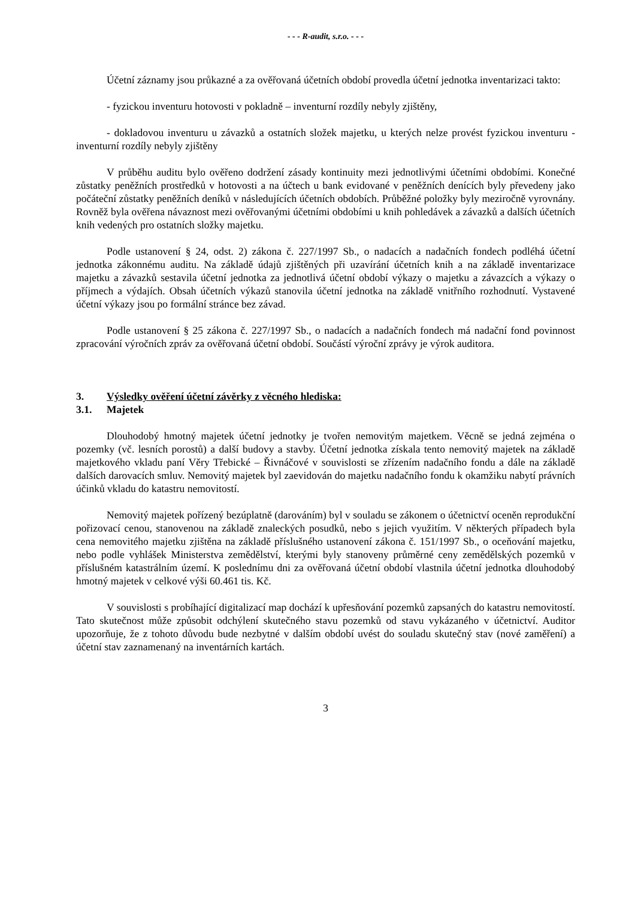- - - R-audit, s.r.o. - - -
Účetní záznamy jsou průkazné a za ověřovaná účetních období provedla účetní jednotka inventarizaci takto:
- fyzickou inventuru hotovosti v pokladně – inventurní rozdíly nebyly zjištěny,
- dokladovou inventuru u závazků a ostatních složek majetku, u kterých nelze provést fyzickou inventuru - inventurní rozdíly nebyly zjištěny
V průběhu auditu bylo ověřeno dodržení zásady kontinuity mezi jednotlivými účetními obdobími. Konečné zůstatky peněžních prostředků v hotovosti a na účtech u bank evidované v peněžních denících byly převedeny jako počáteční zůstatky peněžních deníků v následujících účetních obdobích. Průběžné položky byly meziročně vyrovnány. Rovněž byla ověřena návaznost mezi ověřovanými účetními obdobími u knih pohledávek a závazků a dalších účetních knih vedených pro ostatních složky majetku.
Podle ustanovení § 24, odst. 2) zákona č. 227/1997 Sb., o nadacích a nadačních fondech podléhá účetní jednotka zákonnému auditu. Na základě údajů zjištěných při uzavírání účetních knih a na základě inventarizace majetku a závazků sestavila účetní jednotka za jednotlivá účetní období výkazy o majetku a závazcích a výkazy o příjmech a výdajích. Obsah účetních výkazů stanovila účetní jednotka na základě vnitřního rozhodnutí. Vystavené účetní výkazy jsou po formální stránce bez závad.
Podle ustanovení § 25 zákona č. 227/1997 Sb., o nadacích a nadačních fondech má nadační fond povinnost zpracování výročních zpráv za ověřovaná účetní období. Součástí výroční zprávy je výrok auditora.
3. Výsledky ověření účetní závěrky z věcného hlediska:
3.1. Majetek
Dlouhodobý hmotný majetek účetní jednotky je tvořen nemovitým majetkem. Věcně se jedná zejména o pozemky (vč. lesních porostů) a další budovy a stavby. Účetní jednotka získala tento nemovitý majetek na základě majetkového vkladu paní Věry Třebické – Řivnáčové v souvislosti se zřízením nadačního fondu a dále na základě dalších darovacích smluv. Nemovitý majetek byl zaevidován do majetku nadačního fondu k okamžiku nabytí právních účinků vkladu do katastru nemovitostí.
Nemovitý majetek pořízený bezúplatně (darováním) byl v souladu se zákonem o účetnictví oceněn reprodukční pořizovací cenou, stanovenou na základě znaleckých posudků, nebo s jejich využitím. V některých případech byla cena nemovitého majetku zjištěna na základě příslušného ustanovení zákona č. 151/1997 Sb., o oceňování majetku, nebo podle vyhlášek Ministerstva zemědělství, kterými byly stanoveny průměrné ceny zemědělských pozemků v příslušném katastrálním území. K poslednímu dni za ověřovaná účetní období vlastnila účetní jednotka dlouhodobý hmotný majetek v celkové výši 60.461 tis. Kč.
V souvislosti s probíhající digitalizací map dochází k upřesňování pozemků zapsaných do katastru nemovitostí. Tato skutečnost může způsobit odchýlení skutečného stavu pozemků od stavu vykázaného v účetnictví. Auditor upozorňuje, že z tohoto důvodu bude nezbytné v dalším období uvést do souladu skutečný stav (nové zaměření) a účetní stav zaznamenaný na inventárních kartách.
3